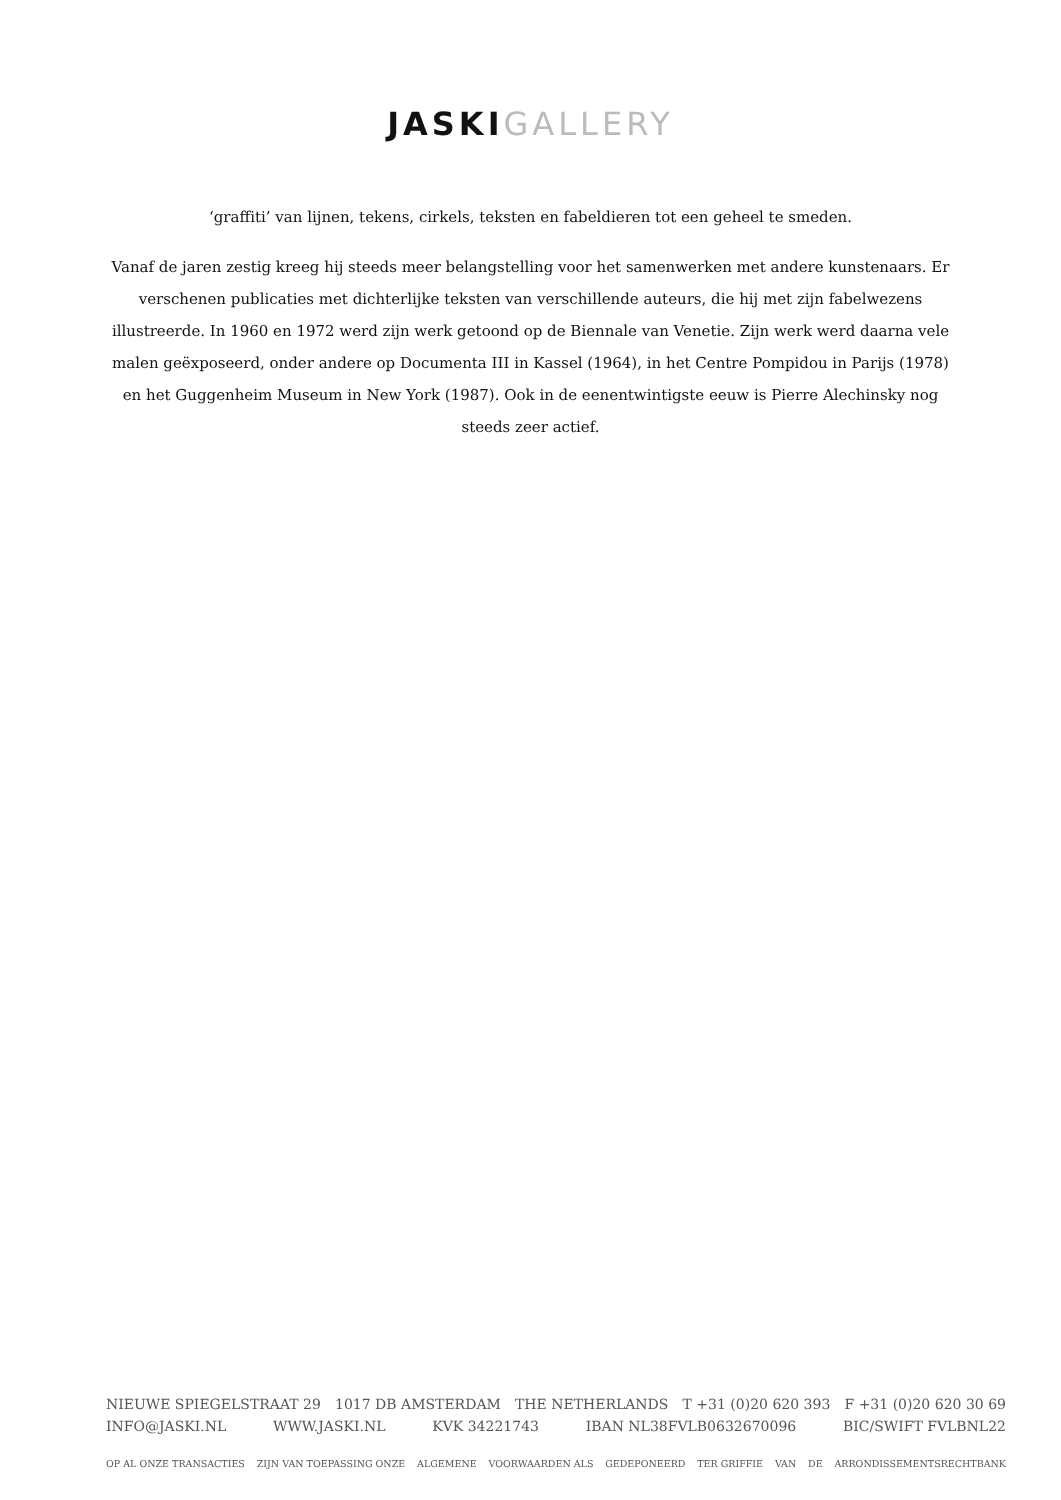JASKI GALLERY
‘graffiti’ van lijnen, tekens, cirkels, teksten en fabeldieren tot een geheel te smeden.
Vanaf de jaren zestig kreeg hij steeds meer belangstelling voor het samenwerken met andere kunstenaars. Er verschenen publicaties met dichterlijke teksten van verschillende auteurs, die hij met zijn fabelwezens illustreerde. In 1960 en 1972 werd zijn werk getoond op de Biennale van Venetie. Zijn werk werd daarna vele malen geëxposeerd, onder andere op Documenta III in Kassel (1964), in het Centre Pompidou in Parijs (1978) en het Guggenheim Museum in New York (1987). Ook in de eenentwintigste eeuw is Pierre Alechinsky nog steeds zeer actief.
NIEUWE SPIEGELSTRAAT 29 1017 DB AMSTERDAM THE NETHERLANDS T +31 (0)20 620 393 F +31 (0)20 620 30 69
INFO@JASKI.NL WWW.JASKI.NL KVK 34221743 IBAN NL38FVLB0632670096 BIC/SWIFT FVLBNL22
OP AL ONZE TRANSACTIES ZIJN VAN TOEPASSING ONZE ALGEMENE VOORWAARDEN ALS GEDEPONEERD TER GRIFFIE VAN DE ARRONDISSEMENTSRECHTBANK